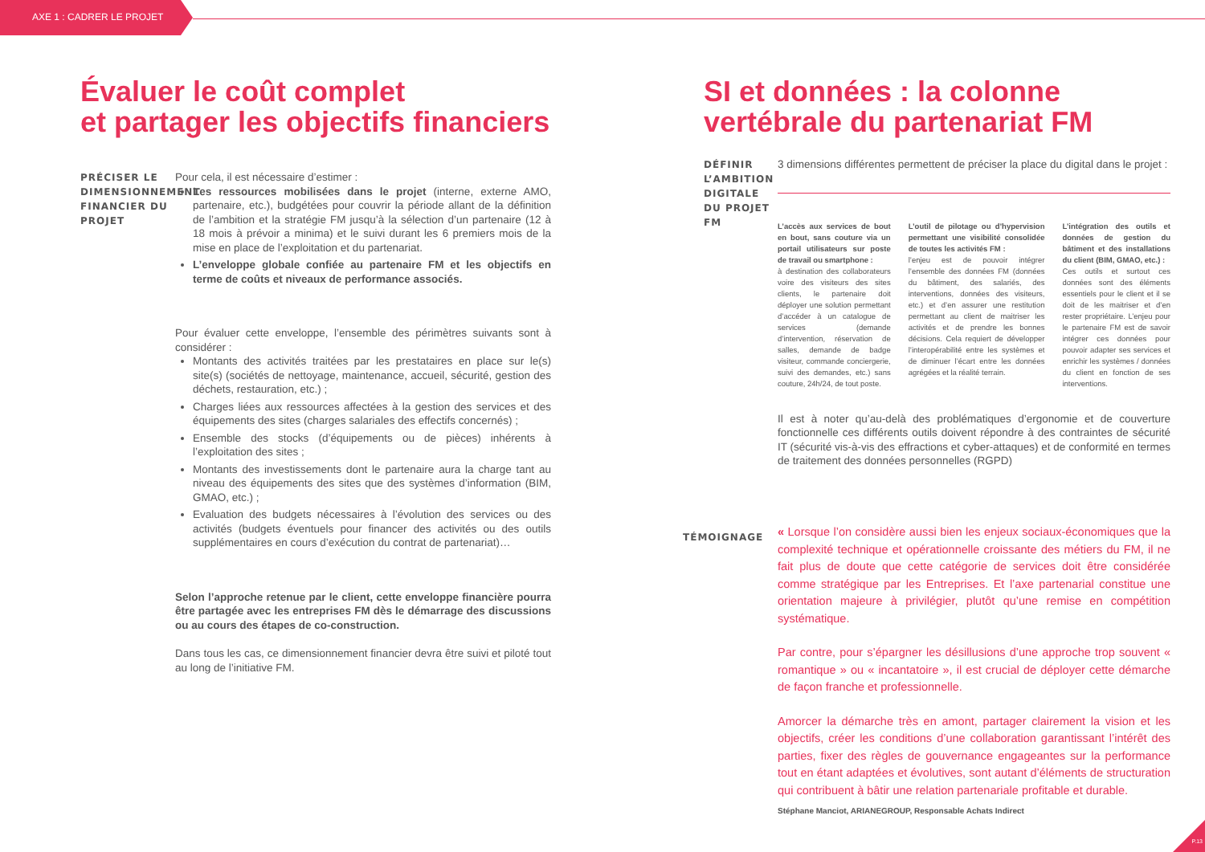AXE 1 : CADRER LE PROJET
Évaluer le coût complet
et partager les objectifs financiers
PRÉCISER LE DIMENSIONNEMENT FINANCIER DU PROJET
Pour cela, il est nécessaire d’estimer :
Les ressources mobilisées dans le projet (interne, externe AMO, partenaire, etc.), budgétées pour couvrir la période allant de la définition de l’ambition et la stratégie FM jusqu’à la sélection d’un partenaire (12 à 18 mois à prévoir a minima) et le suivi durant les 6 premiers mois de la mise en place de l’exploitation et du partenariat.
L’enveloppe globale confiée au partenaire FM et les objectifs en terme de coûts et niveaux de performance associés.
Pour évaluer cette enveloppe, l’ensemble des périmètres suivants sont à considérer :
Montants des activités traitées par les prestataires en place sur le(s) site(s) (sociétés de nettoyage, maintenance, accueil, sécurité, gestion des déchets, restauration, etc.) ;
Charges liées aux ressources affectées à la gestion des services et des équipements des sites (charges salariales des effectifs concernés) ;
Ensemble des stocks (d’équipements ou de pièces) inhérents à l’exploitation des sites ;
Montants des investissements dont le partenaire aura la charge tant au niveau des équipements des sites que des systèmes d’information (BIM, GMAO, etc.) ;
Evaluation des budgets nécessaires à l’évolution des services ou des activités (budgets éventuels pour financer des activités ou des outils supplémentaires en cours d’exécution du contrat de partenariat)…
Selon l’approche retenue par le client, cette enveloppe financière pourra être partagée avec les entreprises FM dès le démarrage des discussions ou au cours des étapes de co-construction.
Dans tous les cas, ce dimensionnement financier devra être suivi et piloté tout au long de l’initiative FM.
SI et données : la colonne
vertébrale du partenariat FM
DÉFINIR L’AMBITION DIGITALE DU PROJET FM
3 dimensions différentes permettent de préciser la place du digital dans le projet :
L’accès aux services de bout en bout, sans couture via un portail utilisateurs sur poste de travail ou smartphone :
à destination des collaborateurs voire des visiteurs des sites clients, le partenaire doit déployer une solution permettant d’accéder à un catalogue de services (demande d’intervention, réservation de salles, demande de badge visiteur, commande conciergerie, suivi des demandes, etc.) sans couture, 24h/24, de tout poste.
L’outil de pilotage ou d’hypervision permettant une visibilité consolidée de toutes les activités FM :
l’enjeu est de pouvoir intégrer l’ensemble des données FM (données du bâtiment, des salariés, des interventions, données des visiteurs, etc.) et d’en assurer une restitution permettant au client de maitriser les activités et de prendre les bonnes décisions. Cela requiert de développer l’interopérabilité entre les systèmes et de diminuer l’écart entre les données agrégées et la réalité terrain.
L’intégration des outils et données de gestion du bâtiment et des installations du client (BIM, GMAO, etc.) :
Ces outils et surtout ces données sont des éléments essentiels pour le client et il se doit de les maitriser et d’en rester propriétaire. L’enjeu pour le partenaire FM est de savoir intégrer ces données pour pouvoir adapter ses services et enrichir les systèmes / données du client en fonction de ses interventions.
Il est à noter qu’au-delà des problématiques d’ergonomie et de couverture fonctionnelle ces différents outils doivent répondre à des contraintes de sécurité IT (sécurité vis-à-vis des effractions et cyber-attaques) et de conformité en termes de traitement des données personnelles (RGPD)
TÉMOIGNAGE
« Lorsque l’on considère aussi bien les enjeux sociaux-économiques que la complexité technique et opérationnelle croissante des métiers du FM, il ne fait plus de doute que cette catégorie de services doit être considérée comme stratégique par les Entreprises. Et l’axe partenarial constitue une orientation majeure à privilégier, plutôt qu’une remise en compétition systématique.
Par contre, pour s’épargner les désillusions d’une approche trop souvent « romantique » ou « incantatoire », il est crucial de déployer cette démarche de façon franche et professionnelle.
Amorcer la démarche très en amont, partager clairement la vision et les objectifs, créer les conditions d’une collaboration garantissant l’intérêt des parties, fixer des règles de gouvernance engageantes sur la performance tout en étant adaptées et évolutives, sont autant d’éléments de structuration qui contribuent à bâtir une relation partenariale profitable et durable.
Stéphane Manciot, ARIANEGROUP, Responsable Achats Indirect
P.13